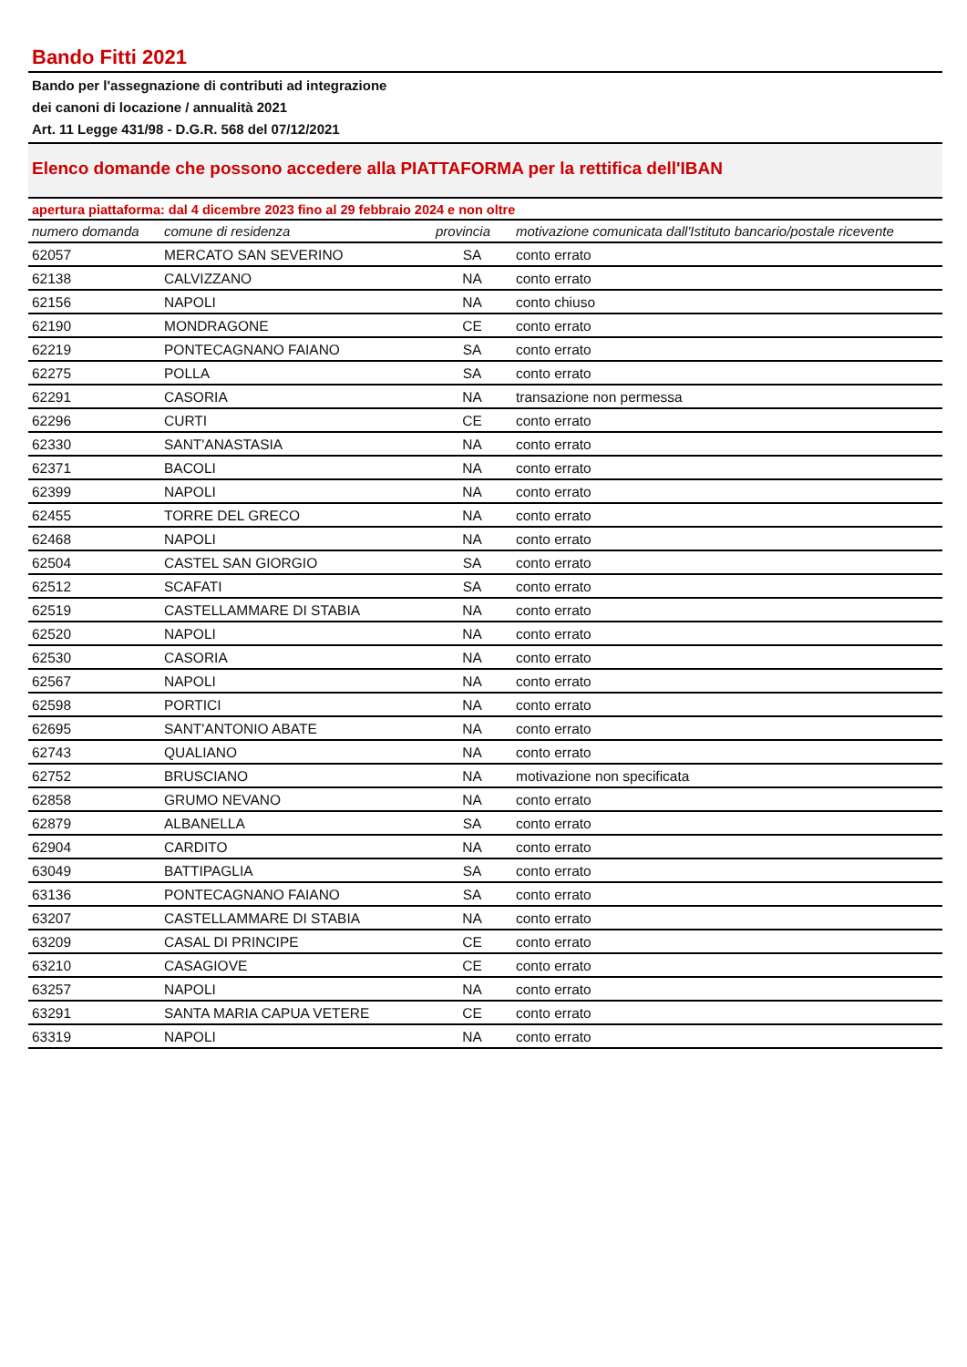Bando Fitti 2021
Bando per l'assegnazione di contributi ad integrazione
dei canoni di locazione / annualità 2021
Art. 11 Legge 431/98 - D.G.R. 568 del 07/12/2021
Elenco domande che possono accedere alla PIATTAFORMA per la rettifica dell'IBAN
apertura piattaforma: dal 4 dicembre 2023 fino al 29 febbraio 2024 e non oltre
| numero domanda | comune di residenza | provincia | motivazione comunicata dall'Istituto bancario/postale ricevente |
| --- | --- | --- | --- |
| 62057 | MERCATO SAN SEVERINO | SA | conto errato |
| 62138 | CALVIZZANO | NA | conto errato |
| 62156 | NAPOLI | NA | conto chiuso |
| 62190 | MONDRAGONE | CE | conto errato |
| 62219 | PONTECAGNANO FAIANO | SA | conto errato |
| 62275 | POLLA | SA | conto errato |
| 62291 | CASORIA | NA | transazione non permessa |
| 62296 | CURTI | CE | conto errato |
| 62330 | SANT'ANASTASIA | NA | conto errato |
| 62371 | BACOLI | NA | conto errato |
| 62399 | NAPOLI | NA | conto errato |
| 62455 | TORRE DEL GRECO | NA | conto errato |
| 62468 | NAPOLI | NA | conto errato |
| 62504 | CASTEL SAN GIORGIO | SA | conto errato |
| 62512 | SCAFATI | SA | conto errato |
| 62519 | CASTELLAMMARE DI STABIA | NA | conto errato |
| 62520 | NAPOLI | NA | conto errato |
| 62530 | CASORIA | NA | conto errato |
| 62567 | NAPOLI | NA | conto errato |
| 62598 | PORTICI | NA | conto errato |
| 62695 | SANT'ANTONIO ABATE | NA | conto errato |
| 62743 | QUALIANO | NA | conto errato |
| 62752 | BRUSCIANO | NA | motivazione non specificata |
| 62858 | GRUMO NEVANO | NA | conto errato |
| 62879 | ALBANELLA | SA | conto errato |
| 62904 | CARDITO | NA | conto errato |
| 63049 | BATTIPAGLIA | SA | conto errato |
| 63136 | PONTECAGNANO FAIANO | SA | conto errato |
| 63207 | CASTELLAMMARE DI STABIA | NA | conto errato |
| 63209 | CASAL DI PRINCIPE | CE | conto errato |
| 63210 | CASAGIOVE | CE | conto errato |
| 63257 | NAPOLI | NA | conto errato |
| 63291 | SANTA MARIA CAPUA VETERE | CE | conto errato |
| 63319 | NAPOLI | NA | conto errato |